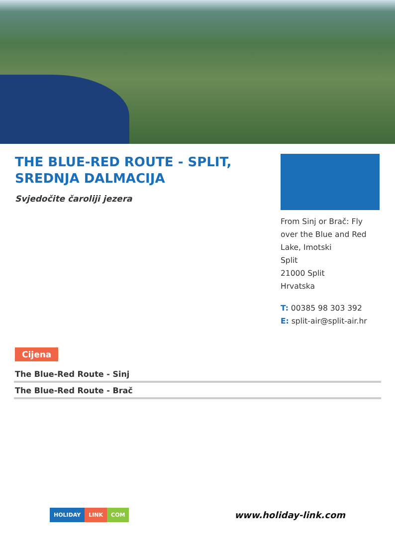THE BLUE-RED ROUTE - SPLIT, SREDNJA DALMACIJA
Svjedočite čaroliji jezera
From Sinj or Brač: Fly over the Blue and Red Lake, Imotski
Split
21000 Split
Hrvatska
T: 00385 98 303 392
E: split-air@split-air.hr
Cijena
The Blue-Red Route - Sinj
The Blue-Red Route - Brač
HOLIDAY LINK COM
www.holiday-link.com